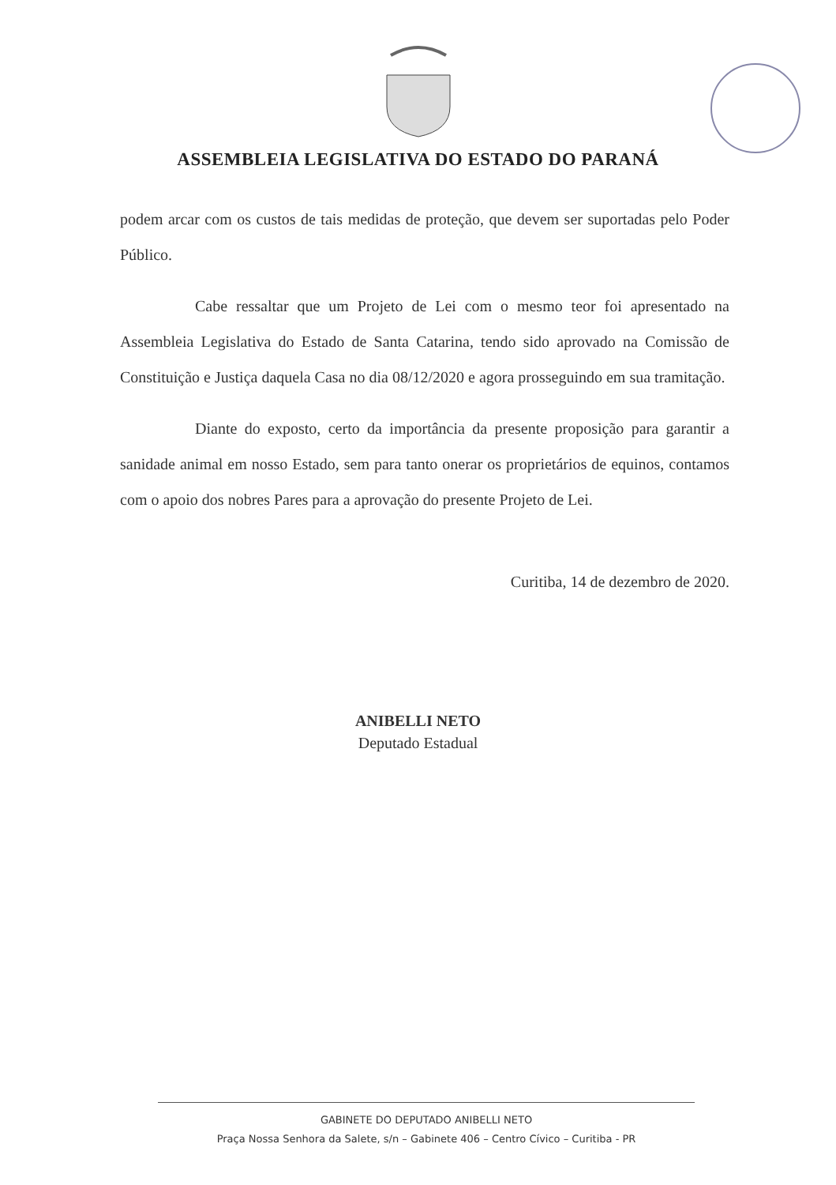ASSEMBLEIA LEGISLATIVA DO ESTADO DO PARANÁ
podem arcar com os custos de tais medidas de proteção, que devem ser suportadas pelo Poder Público.
Cabe ressaltar que um Projeto de Lei com o mesmo teor foi apresentado na Assembleia Legislativa do Estado de Santa Catarina, tendo sido aprovado na Comissão de Constituição e Justiça daquela Casa no dia 08/12/2020 e agora prosseguindo em sua tramitação.
Diante do exposto, certo da importância da presente proposição para garantir a sanidade animal em nosso Estado, sem para tanto onerar os proprietários de equinos, contamos com o apoio dos nobres Pares para a aprovação do presente Projeto de Lei.
Curitiba, 14 de dezembro de 2020.
ANIBELLI NETO
Deputado Estadual
GABINETE DO DEPUTADO ANIBELLI NETO
Praça Nossa Senhora da Salete, s/n – Gabinete 406 – Centro Cívico – Curitiba - PR